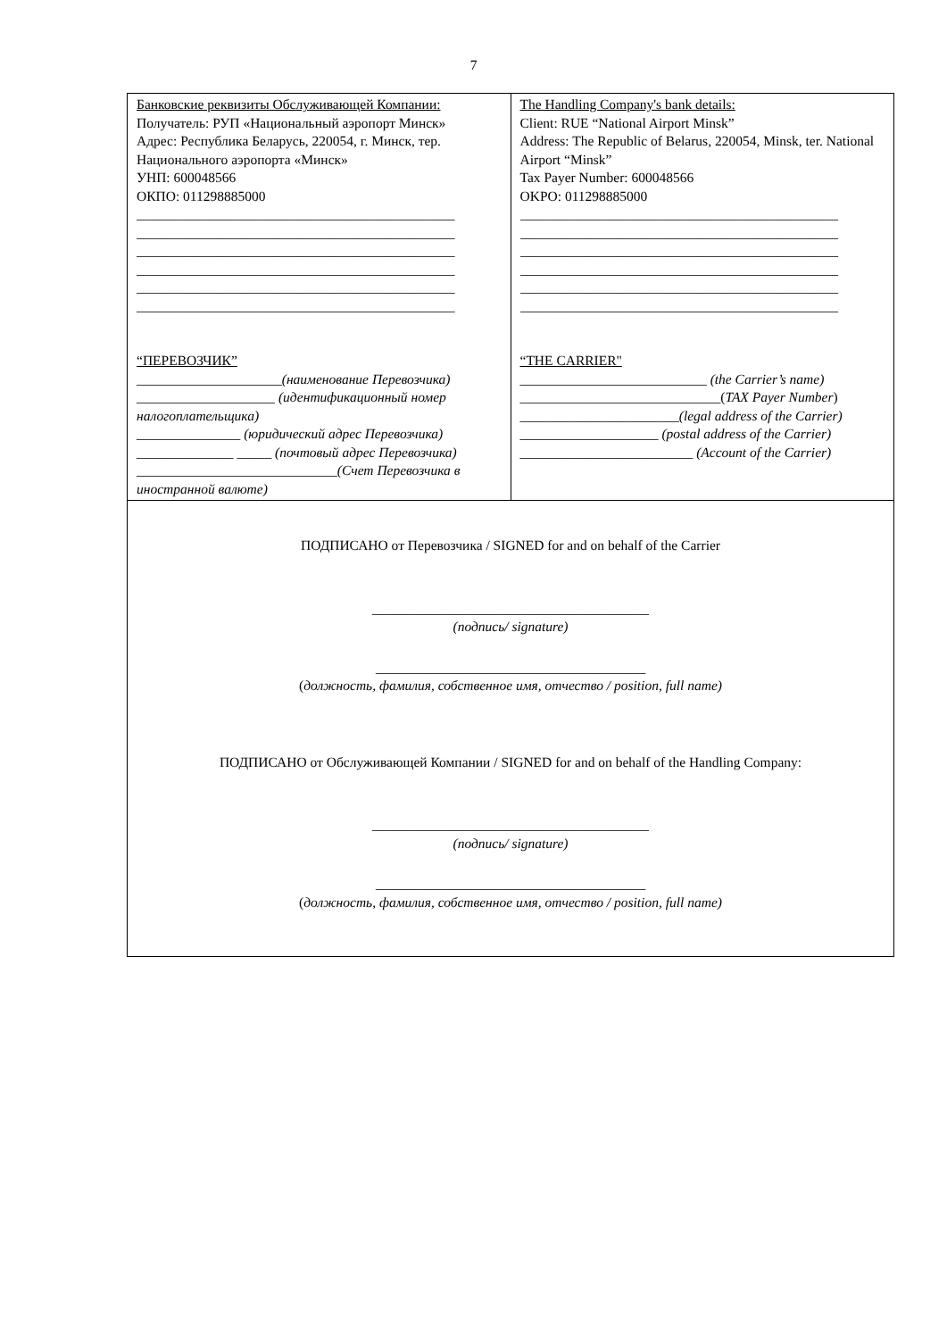7
| Банковские реквизиты Обслуживающей Компании: Получатель: РУП «Национальный аэропорт Минск» Адрес: Республика Беларусь, 220054, г. Минск, тер. Национального аэропорта «Минск» УНП: 600048566 ОКПО: 011298885000 ______________________________________________ ______________________________________________ ______________________________________________ ______________________________________________ ______________________________________________ ______________________________________________ “ПЕРЕВОЗЧИК” _____________________ (наименование Перевозчика) ____________________ (идентификационный номер налогоплательщика) _______________ (юридический адрес Перевозчика) ______________ _____ (почтовый адрес Перевозчика) _____________________________ (Счет Перевозчика в иностранной валюте) | The Handling Company's bank details: Client: RUE “National Airport Minsk” Address: The Republic of Belarus, 220054, Minsk, ter. National Airport “Minsk” Tax Payer Number: 600048566 OKPO: 011298885000 ______________________________________________ ______________________________________________ ______________________________________________ ______________________________________________ ______________________________________________ ______________________________________________ “THE CARRIER" ___________________________ (the Carrier’s name) _____________________________( TAX Payer Number ) _______________________ (legal address of the Carrier) ____________________ (postal address of the Carrier) _________________________ (Account of the Carrier) |
| ПОДПИСАНО от Перевозчика / SIGNED for and on behalf of the Carrier ________________________________________ (подпись/ signature) _______________________________________ ( должность, фамилия, собственное имя, отчество / position, full name) ПОДПИСАНО от Обслуживающей Компании / SIGNED for and on behalf of the Handling Company: ________________________________________ (подпись/ signature) _______________________________________ ( должность, фамилия, собственное имя, отчество / position, full name) | |